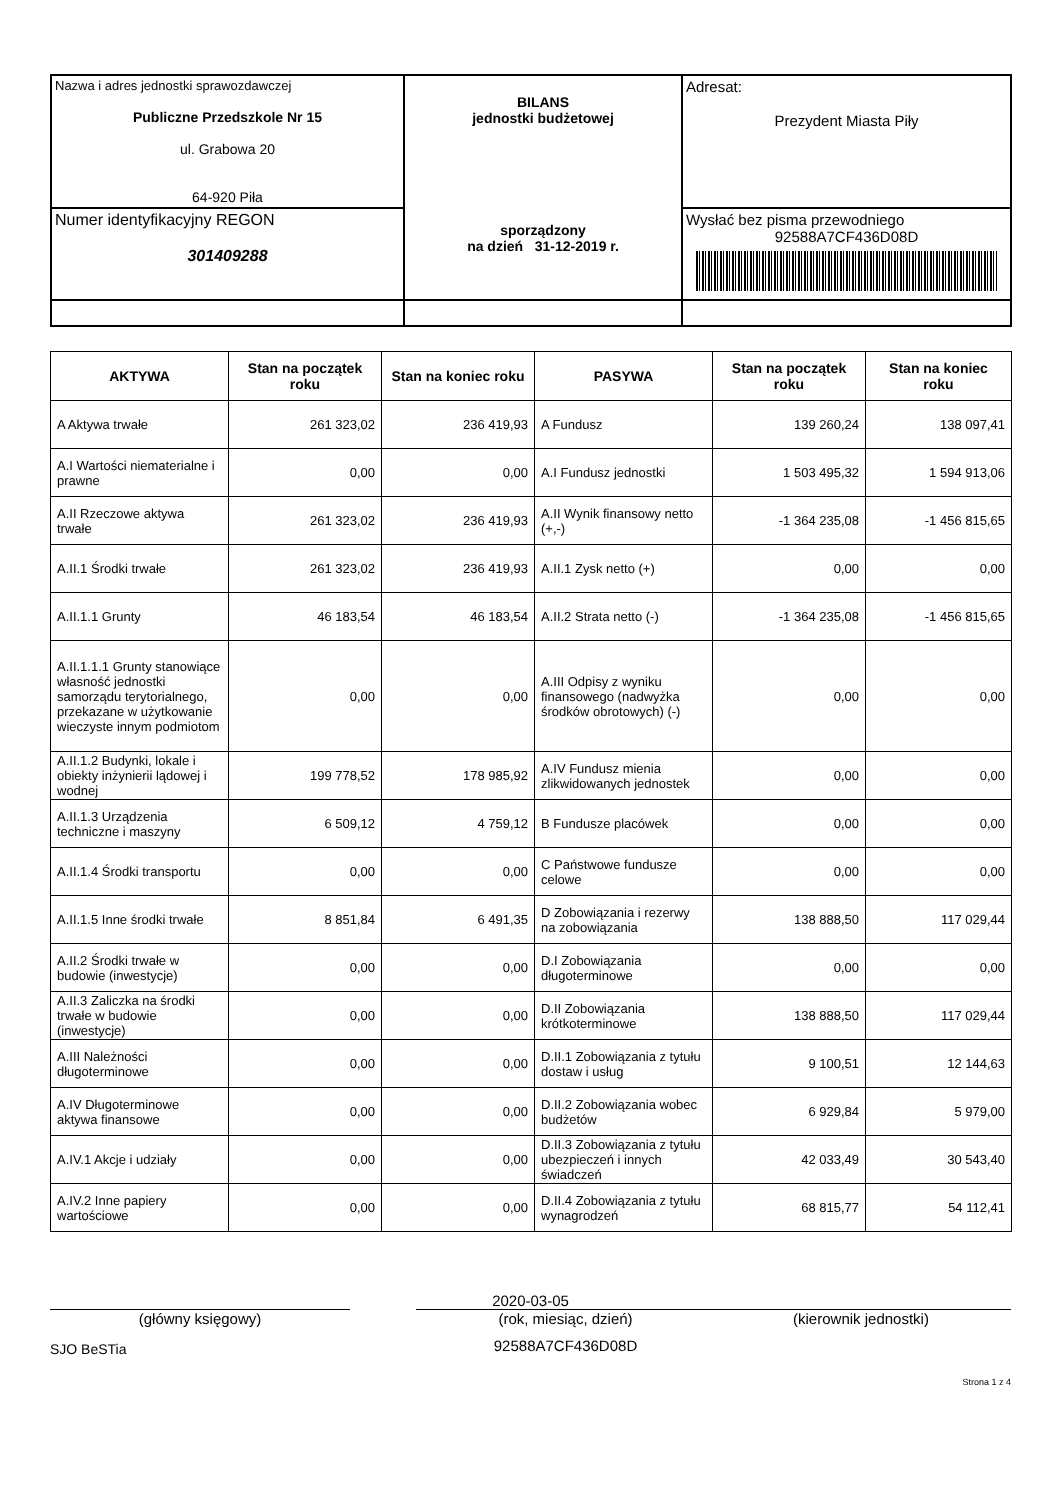| Nazwa i adres jednostki sprawozdawczej Publiczne Przedszkole Nr 15 ul. Grabowa 20 64-920 Piła | BILANS jednostki budżetowej sporządzony na dzień 31-12-2019 r. | Adresat: Prezydent Miasta Piły |
| Numer identyfikacyjny REGON 301409288 | | Wysłać bez pisma przewodniego 92588A7CF436D08D |
| AKTYWA | Stan na początek roku | Stan na koniec roku | PASYWA | Stan na początek roku | Stan na koniec roku |
| --- | --- | --- | --- | --- | --- |
| A Aktywa trwałe | 261 323,02 | 236 419,93 | A Fundusz | 139 260,24 | 138 097,41 |
| A.I Wartości niematerialne i prawne | 0,00 | 0,00 | A.I Fundusz jednostki | 1 503 495,32 | 1 594 913,06 |
| A.II Rzeczowe aktywa trwałe | 261 323,02 | 236 419,93 | A.II Wynik finansowy netto (+,-) | -1 364 235,08 | -1 456 815,65 |
| A.II.1 Środki trwałe | 261 323,02 | 236 419,93 | A.II.1 Zysk netto (+) | 0,00 | 0,00 |
| A.II.1.1 Grunty | 46 183,54 | 46 183,54 | A.II.2 Strata netto (-) | -1 364 235,08 | -1 456 815,65 |
| A.II.1.1.1 Grunty stanowiące własność jednostki samorządu terytorialnego, przekazane w użytkowanie wieczyste innym podmiotom | 0,00 | 0,00 | A.III Odpisy z wyniku finansowego (nadwyżka środków obrotowych) (-) | 0,00 | 0,00 |
| A.II.1.2 Budynki, lokale i obiekty inżynierii lądowej i wodnej | 199 778,52 | 178 985,92 | A.IV Fundusz mienia zlikwidowanych jednostek | 0,00 | 0,00 |
| A.II.1.3 Urządzenia techniczne i maszyny | 6 509,12 | 4 759,12 | B Fundusze placówek | 0,00 | 0,00 |
| A.II.1.4 Środki transportu | 0,00 | 0,00 | C Państwowe fundusze celowe | 0,00 | 0,00 |
| A.II.1.5 Inne środki trwałe | 8 851,84 | 6 491,35 | D Zobowiązania i rezerwy na zobowiązania | 138 888,50 | 117 029,44 |
| A.II.2 Środki trwałe w budowie (inwestycje) | 0,00 | 0,00 | D.I Zobowiązania długoterminowe | 0,00 | 0,00 |
| A.II.3 Zaliczka na środki trwałe w budowie (inwestycje) | 0,00 | 0,00 | D.II Zobowiązania krótkoterminowe | 138 888,50 | 117 029,44 |
| A.III Należności długoterminowe | 0,00 | 0,00 | D.II.1 Zobowiązania z tytułu dostaw i usług | 9 100,51 | 12 144,63 |
| A.IV Długoterminowe aktywa finansowe | 0,00 | 0,00 | D.II.2 Zobowiązania wobec budżetów | 6 929,84 | 5 979,00 |
| A.IV.1 Akcje i udziały | 0,00 | 0,00 | D.II.3 Zobowiązania z tytułu ubezpieczeń i innych świadczeń | 42 033,49 | 30 543,40 |
| A.IV.2 Inne papiery wartościowe | 0,00 | 0,00 | D.II.4 Zobowiązania z tytułu wynagrodzeń | 68 815,77 | 54 112,41 |
(główny księgowy)
SJO BeSTia
2020-03-05
(rok, miesiąc, dzień)
92588A7CF436D08D
(kierownik jednostki)
Strona 1 z 4